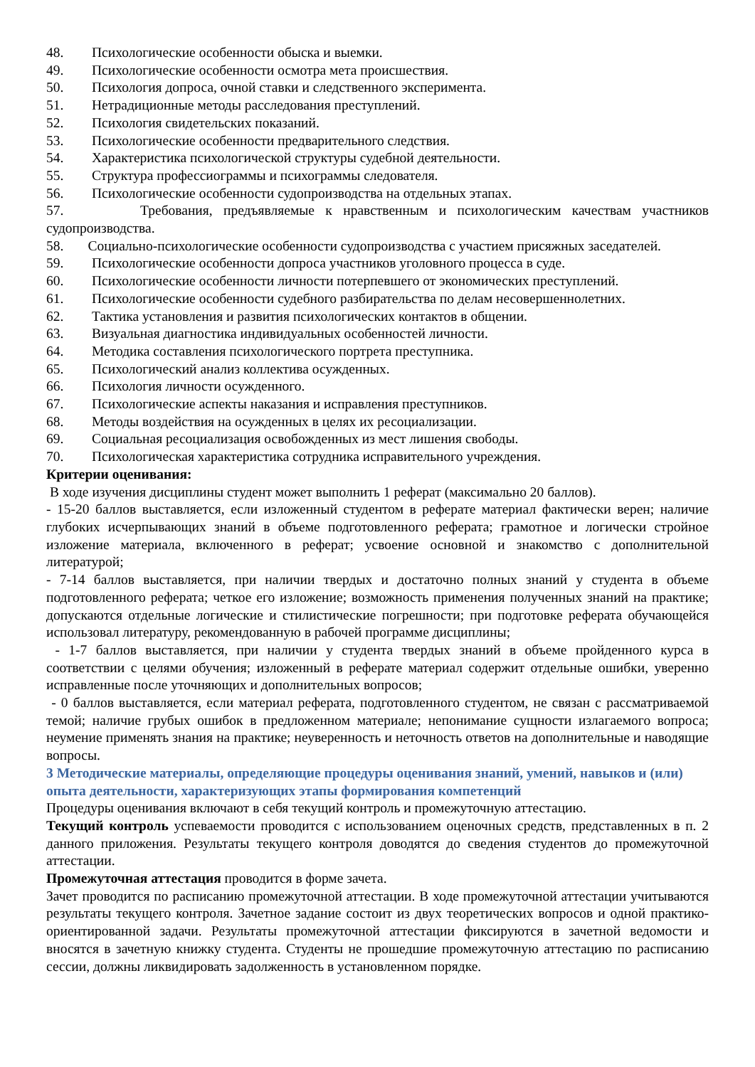48. Психологические особенности обыска и выемки.
49. Психологические особенности осмотра мета происшествия.
50. Психология допроса, очной ставки и следственного эксперимента.
51. Нетрадиционные методы расследования преступлений.
52. Психология свидетельских показаний.
53. Психологические особенности предварительного следствия.
54. Характеристика психологической структуры судебной деятельности.
55. Структура профессиограммы и психограммы следователя.
56. Психологические особенности судопроизводства на отдельных этапах.
57. Требования, предъявляемые к нравственным и психологическим качествам участников судопроизводства.
58. Социально-психологические особенности судопроизводства с участием присяжных заседателей.
59. Психологические особенности допроса участников уголовного процесса в суде.
60. Психологические особенности личности потерпевшего от экономических преступлений.
61. Психологические особенности судебного разбирательства по делам несовершеннолетних.
62. Тактика установления и развития психологических контактов в общении.
63. Визуальная диагностика индивидуальных особенностей личности.
64. Методика составления психологического портрета преступника.
65. Психологический анализ коллектива осужденных.
66. Психология личности осужденного.
67. Психологические аспекты наказания и исправления преступников.
68. Методы воздействия на осужденных в целях их ресоциализации.
69. Социальная ресоциализация освобожденных из мест лишения свободы.
70. Психологическая характеристика сотрудника исправительного учреждения.
Критерии оценивания:
В ходе изучения дисциплины студент может выполнить 1 реферат (максимально 20 баллов).
- 15-20 баллов выставляется, если изложенный студентом в реферате материал фактически верен; наличие глубоких исчерпывающих знаний в объеме подготовленного реферата; грамотное и логически стройное изложение материала, включенного в реферат; усвоение основной и знакомство с дополнительной литературой;
- 7-14 баллов выставляется, при наличии твердых и достаточно полных знаний у студента в объеме подготовленного реферата; четкое его изложение; возможность применения полученных знаний на практике; допускаются отдельные логические и стилистические погрешности; при подготовке реферата обучающейся использовал литературу, рекомендованную в рабочей программе дисциплины;
- 1-7 баллов выставляется, при наличии у студента твердых знаний в объеме пройденного курса в соответствии с целями обучения; изложенный в реферате материал содержит отдельные ошибки, уверенно исправленные после уточняющих и дополнительных вопросов;
- 0 баллов выставляется, если материал реферата, подготовленного студентом, не связан с рассматриваемой темой; наличие грубых ошибок в предложенном материале; непонимание сущности излагаемого вопроса; неумение применять знания на практике; неуверенность и неточность ответов на дополнительные и наводящие вопросы.
3 Методические материалы, определяющие процедуры оценивания знаний, умений, навыков и (или) опыта деятельности, характеризующих этапы формирования компетенций
Процедуры оценивания включают в себя текущий контроль и промежуточную аттестацию.
Текущий контроль успеваемости проводится с использованием оценочных средств, представленных в п. 2 данного приложения. Результаты текущего контроля доводятся до сведения студентов до промежуточной аттестации.
Промежуточная аттестация проводится в форме зачета.
Зачет проводится по расписанию промежуточной аттестации. В ходе промежуточной аттестации учитываются результаты текущего контроля. Зачетное задание состоит из двух теоретических вопросов и одной практико-ориентированной задачи. Результаты промежуточной аттестации фиксируются в зачетной ведомости и вносятся в зачетную книжку студента. Студенты не прошедшие промежуточную аттестацию по расписанию сессии, должны ликвидировать задолженность в установленном порядке.